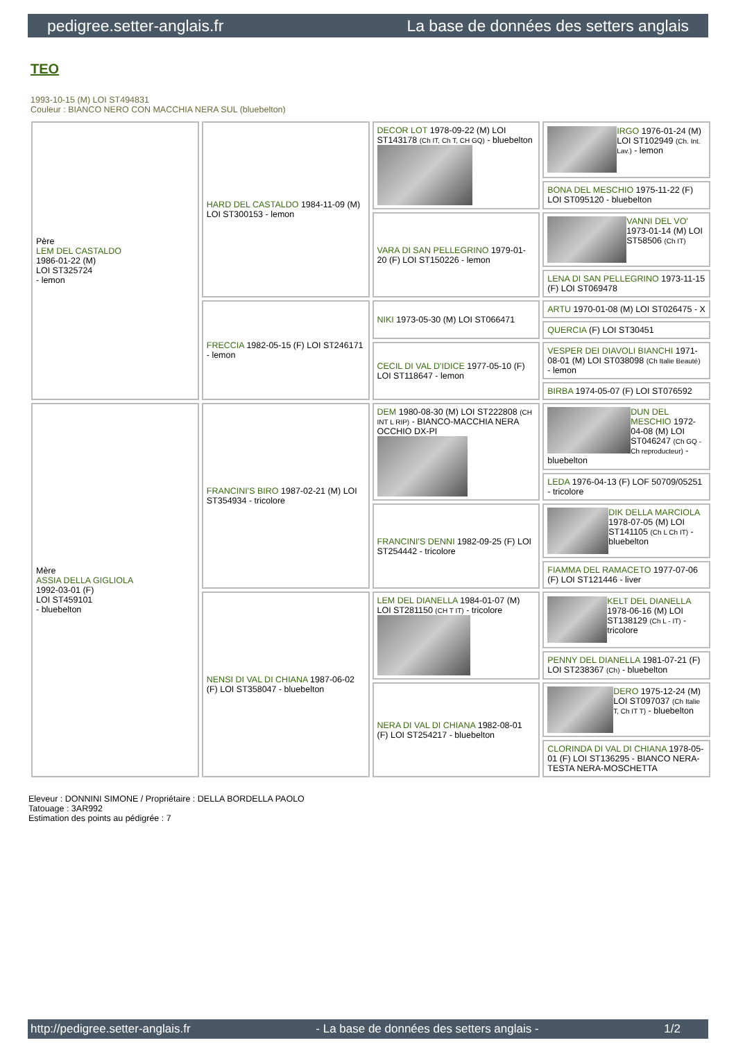pedigree.setter-anglais.fr La base de données des setters anglais
TEO
1993-10-15 (M) LOI ST494831
Couleur : BIANCO NERO CON MACCHIA NERA SUL (bluebelton)
| Père LEM DEL CASTALDO 1986-01-22 (M) LOI ST325724 - lemon | HARD DEL CASTALDO 1984-11-09 (M) LOI ST300153 - lemon | DECOR LOT 1978-09-22 (M) LOI ST143178 (Ch IT, Ch T, CH GQ) - bluebelton | IRGO 1976-01-24 (M) LOI ST102949 (Ch. Int. Lav.) - lemon |
| | | | BONA DEL MESCHIO 1975-11-22 (F) LOI ST095120 - bluebelton |
| | | VARA DI SAN PELLEGRINO 1979-01-20 (F) LOI ST150226 - lemon | VANNI DEL VO' 1973-01-14 (M) LOI ST58506 (Ch IT) |
| | | | LENA DI SAN PELLEGRINO 1973-11-15 (F) LOI ST069478 |
| | FRECCIA 1982-05-15 (F) LOI ST246171 - lemon | NIKI 1973-05-30 (M) LOI ST066471 | ARTU 1970-01-08 (M) LOI ST026475 - X |
| | | | QUERCIA (F) LOI ST30451 |
| | | CECIL DI VAL D'IDICE 1977-05-10 (F) LOI ST118647 - lemon | VESPER DEI DIAVOLI BIANCHI 1971-08-01 (M) LOI ST038098 (Ch Italie Beauté) - lemon |
| | | | BIRBA 1974-05-07 (F) LOI ST076592 |
| Mère ASSIA DELLA GIGLIOLA 1992-03-01 (F) LOI ST459101 - bluebelton | FRANCINI'S BIRO 1987-02-21 (M) LOI ST354934 - tricolore | DEM 1980-08-30 (M) LOI ST222808 (CH INT L RIP) - BIANCO-MACCHIA NERA OCCHIO DX-PI | DUN DEL MESCHIO 1972-04-08 (M) LOI ST046247 (Ch GQ - Ch reproducteur) - bluebelton |
| | | | LEDA 1976-04-13 (F) LOF 50709/05251 - tricolore |
| | | FRANCINI'S DENNI 1982-09-25 (F) LOI ST254442 - tricolore | DIK DELLA MARCIOLA 1978-07-05 (M) LOI ST141105 (Ch L Ch IT) - bluebelton |
| | | | FIAMMA DEL RAMACETO 1977-07-06 (F) LOI ST121446 - liver |
| | NENSI DI VAL DI CHIANA 1987-06-02 (F) LOI ST358047 - bluebelton | LEM DEL DIANELLA 1984-01-07 (M) LOI ST281150 (CH T IT) - tricolore | KELT DEL DIANELLA 1978-06-16 (M) LOI ST138129 (Ch L - IT) - tricolore |
| | | | PENNY DEL DIANELLA 1981-07-21 (F) LOI ST238367 (Ch) - bluebelton |
| | | NERA DI VAL DI CHIANA 1982-08-01 (F) LOI ST254217 - bluebelton | DERO 1975-12-24 (M) LOI ST097037 (Ch Italie T, Ch IT T) - bluebelton |
| | | | CLORINDA DI VAL DI CHIANA 1978-05-01 (F) LOI ST136295 - BIANCO NERA-TESTA NERA-MOSCHETTA |
Eleveur : DONNINI SIMONE / Propriétaire : DELLA BORDELLA PAOLO
Tatouage : 3AR992
Estimation des points au pédigrée : 7
http://pedigree.setter-anglais.fr - La base de données des setters anglais - 1/2